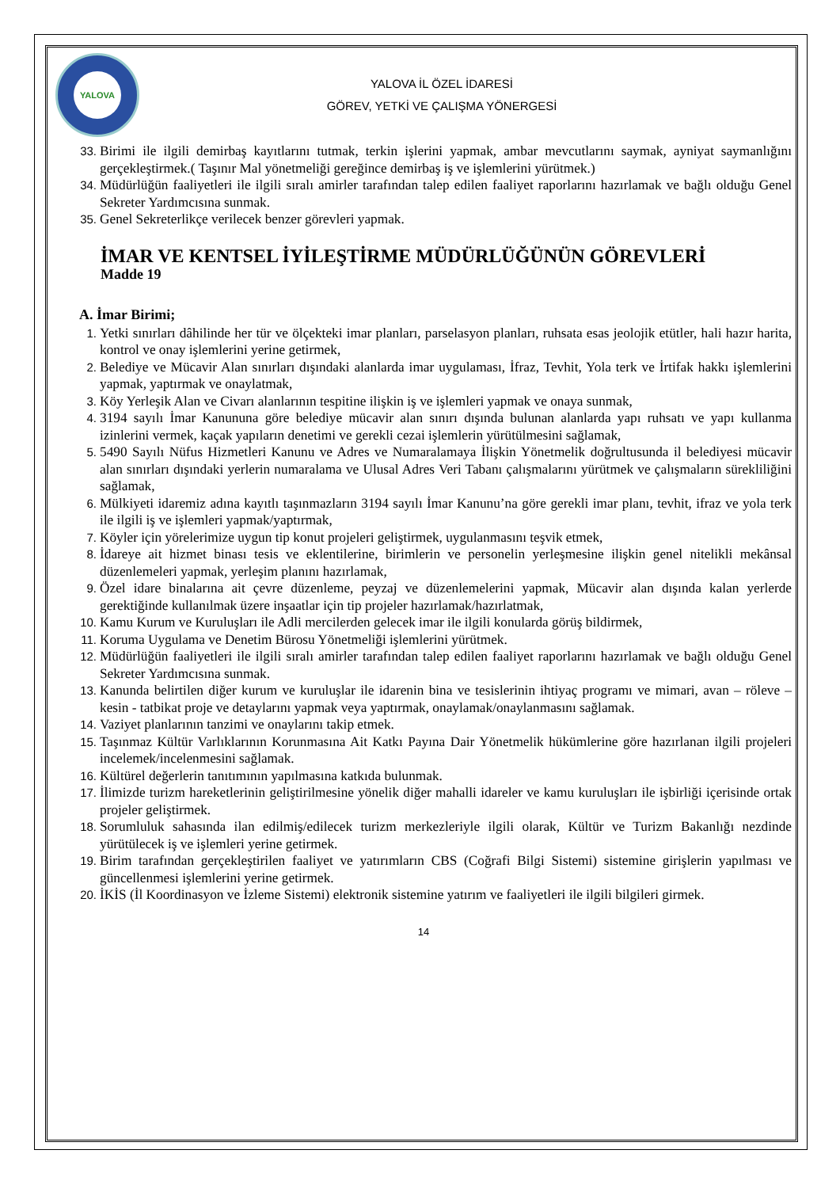YALOVA
YALOVA İL ÖZEL İDARESİ
GÖREV, YETKİ VE ÇALIŞMA YÖNERGESİ
33. Birimi ile ilgili demirbaş kayıtlarını tutmak, terkin işlerini yapmak, ambar mevcutlarını saymak, ayniyat saymanlığını gerçekleştirmek.( Taşınır Mal yönetmeliği gereğince demirbaş iş ve işlemlerini yürütmek.)
34. Müdürlüğün faaliyetleri ile ilgili sıralı amirler tarafından talep edilen faaliyet raporlarını hazırlamak ve bağlı olduğu Genel Sekreter Yardımcısına sunmak.
35. Genel Sekreterlikçe verilecek benzer görevleri yapmak.
İMAR VE KENTSEL İYİLEŞTİRME MÜDÜRLÜĞÜNÜN GÖREVLERİ
Madde 19
A. İmar Birimi;
1. Yetki sınırları dâhilinde her tür ve ölçekteki imar planları, parselasyon planları, ruhsata esas jeolojik etütler, hali hazır harita, kontrol ve onay işlemlerini yerine getirmek,
2. Belediye ve Mücavir Alan sınırları dışındaki alanlarda imar uygulaması, İfraz, Tevhit, Yola terk ve İrtifak hakkı işlemlerini yapmak, yaptırmak ve onaylatmak,
3. Köy Yerleşik Alan ve Civarı alanlarının tespitine ilişkin iş ve işlemleri yapmak ve onaya sunmak,
4. 3194 sayılı İmar Kanununa göre belediye mücavir alan sınırı dışında bulunan alanlarda yapı ruhsatı ve yapı kullanma izinlerini vermek, kaçak yapıların denetimi ve gerekli cezai işlemlerin yürütülmesini sağlamak,
5. 5490 Sayılı Nüfus Hizmetleri Kanunu ve Adres ve Numaralamaya İlişkin Yönetmelik doğrultusunda il belediyesi mücavir alan sınırları dışındaki yerlerin numaralama ve Ulusal Adres Veri Tabanı çalışmalarını yürütmek ve çalışmaların sürekliliğini sağlamak,
6. Mülkiyeti idaremiz adına kayıtlı taşınmazların 3194 sayılı İmar Kanunu’na göre gerekli imar planı, tevhit, ifraz ve yola terk ile ilgili iş ve işlemleri yapmak/yaptırmak,
7. Köyler için yörelerimize uygun tip konut projeleri geliştirmek, uygulanmasını teşvik etmek,
8. İdareye ait hizmet binası tesis ve eklentilerine, birimlerin ve personelin yerleşmesine ilişkin genel nitelikli mekânsal düzenlemeleri yapmak, yerleşim planını hazırlamak,
9. Özel idare binalarına ait çevre düzenleme, peyzaj ve düzenlemelerini yapmak, Mücavir alan dışında kalan yerlerde gerektiğinde kullanılmak üzere inşaatlar için tip projeler hazırlamak/hazırlatmak,
10. Kamu Kurum ve Kuruluşları ile Adli mercilerden gelecek imar ile ilgili konularda görüş bildirmek,
11. Koruma Uygulama ve Denetim Bürosu Yönetmeliği işlemlerini yürütmek.
12. Müdürlüğün faaliyetleri ile ilgili sıralı amirler tarafından talep edilen faaliyet raporlarını hazırlamak ve bağlı olduğu Genel Sekreter Yardımcısına sunmak.
13. Kanunda belirtilen diğer kurum ve kuruluşlar ile idarenin bina ve tesislerinin ihtiyaç programı ve mimari, avan – röleve – kesin - tatbikat proje ve detaylarını yapmak veya yaptırmak, onaylamak/onaylanmasını sağlamak.
14. Vaziyet planlarının tanzimi ve onaylarını takip etmek.
15. Taşınmaz Kültür Varlıklarının Korunmasına Ait Katkı Payına Dair Yönetmelik hükümlerine göre hazırlanan ilgili projeleri incelemek/incelenmesini sağlamak.
16. Kültürel değerlerin tanıtımının yapılmasına katkıda bulunmak.
17. İlimizde turizm hareketlerinin geliştirilmesine yönelik diğer mahalli idareler ve kamu kuruluşları ile işbirliği içerisinde ortak projeler geliştirmek.
18. Sorumluluk sahasında ilan edilmiş/edilecek turizm merkezleriyle ilgili olarak, Kültür ve Turizm Bakanlığı nezdinde yürütülecek iş ve işlemleri yerine getirmek.
19. Birim tarafından gerçekleştirilen faaliyet ve yatırımların CBS (Coğrafi Bilgi Sistemi) sistemine girişlerin yapılması ve güncellenmesi işlemlerini yerine getirmek.
20. İKİS (İl Koordinasyon ve İzleme Sistemi) elektronik sistemine yatırım ve faaliyetleri ile ilgili bilgileri girmek.
14